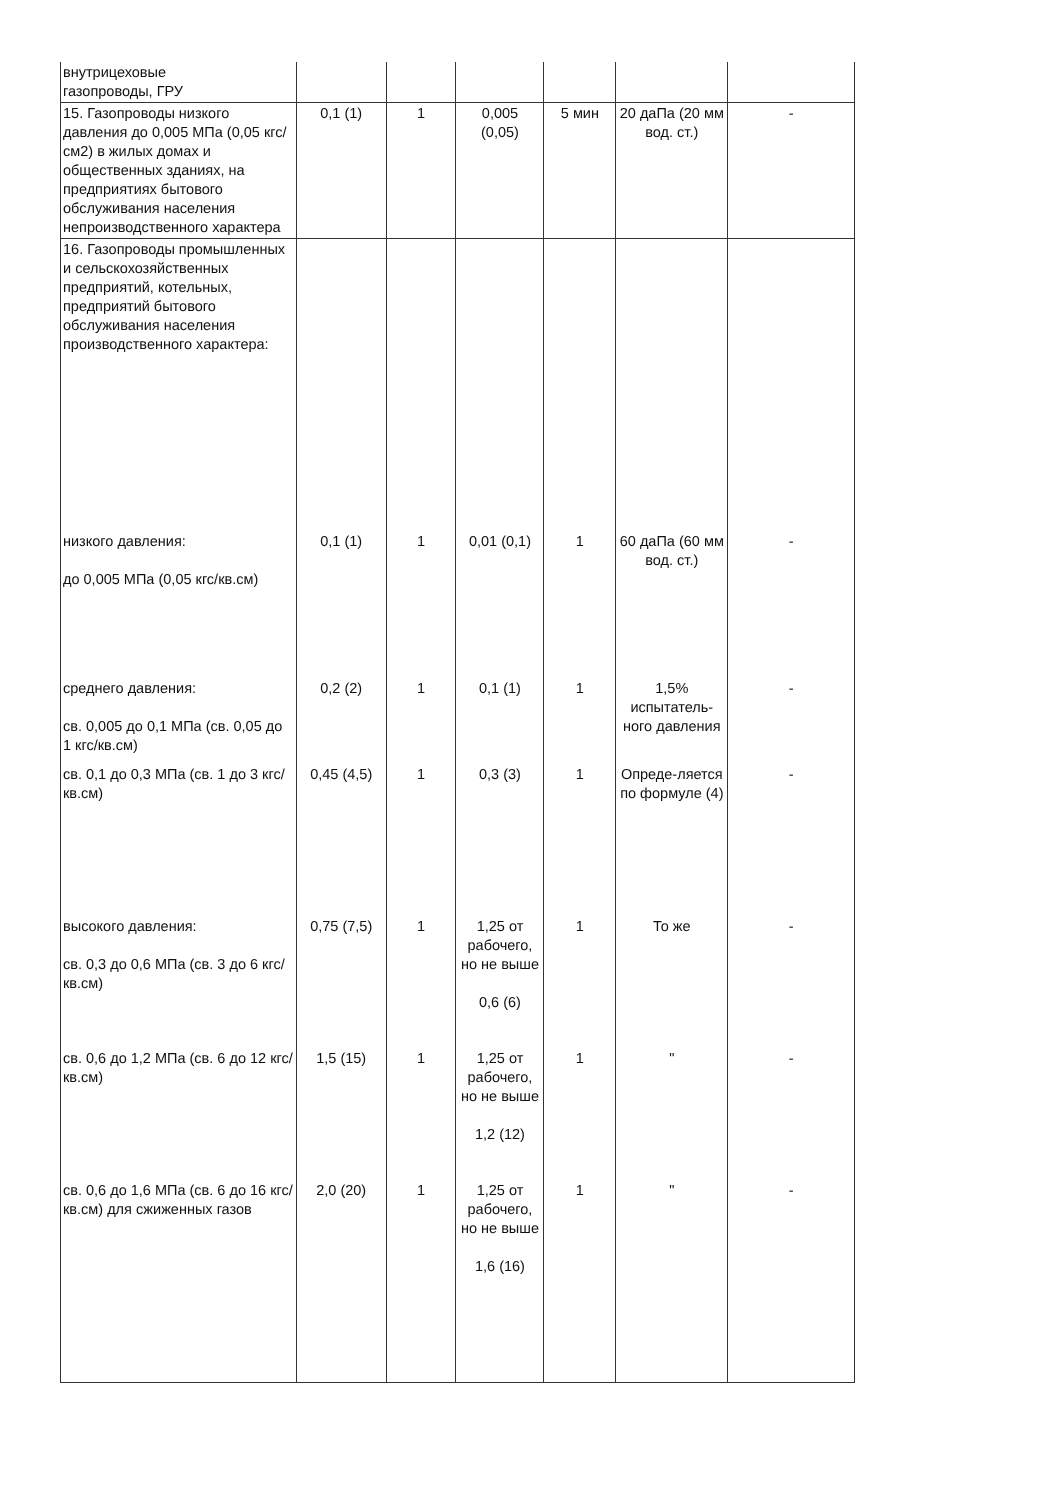| внутрицеховые газопроводы, ГРУ | | | | | | |
| 15. Газопроводы низкого давления до 0,005 МПа (0,05 кгс/см2) в жилых домах и общественных зданиях, на предприятиях бытового обслуживания населения непроизводственного характера | 0,1 (1) | 1 | 0,005 (0,05) | 5 мин | 20 даПа (20 мм вод. ст.) | - |
| 16. Газопроводы промышленных и сельскохозяйственных предприятий, котельных, предприятий бытового обслуживания населения производственного характера: | | | | | | |
| низкого давления: до 0,005 МПа (0,05 кгс/кв.см) | 0,1 (1) | 1 | 0,01 (0,1) | 1 | 60 даПа (60 мм вод. ст.) | - |
| среднего давления: св. 0,005 до 0,1 МПа (св. 0,05 до 1 кгс/кв.см) | 0,2 (2) | 1 | 0,1 (1) | 1 | 1,5% испытатель-ного давления | - |
| св. 0,1 до 0,3 МПа (св. 1 до 3 кгс/кв.см) | 0,45 (4,5) | 1 | 0,3 (3) | 1 | Опреде-ляется по формуле (4) | - |
| высокого давления: св. 0,3 до 0,6 МПа (св. 3 до 6 кгс/кв.см) | 0,75 (7,5) | 1 | 1,25 от рабочего, но не выше 0,6 (6) | 1 | То же | - |
| св. 0,6 до 1,2 МПа (св. 6 до 12 кгс/кв.см) | 1,5 (15) | 1 | 1,25 от рабочего, но не выше 1,2 (12) | 1 | " | - |
| св. 0,6 до 1,6 МПа (св. 6 до 16 кгс/кв.см) для сжиженных газов | 2,0 (20) | 1 | 1,25 от рабочего, но не выше 1,6 (16) | 1 | " | - |